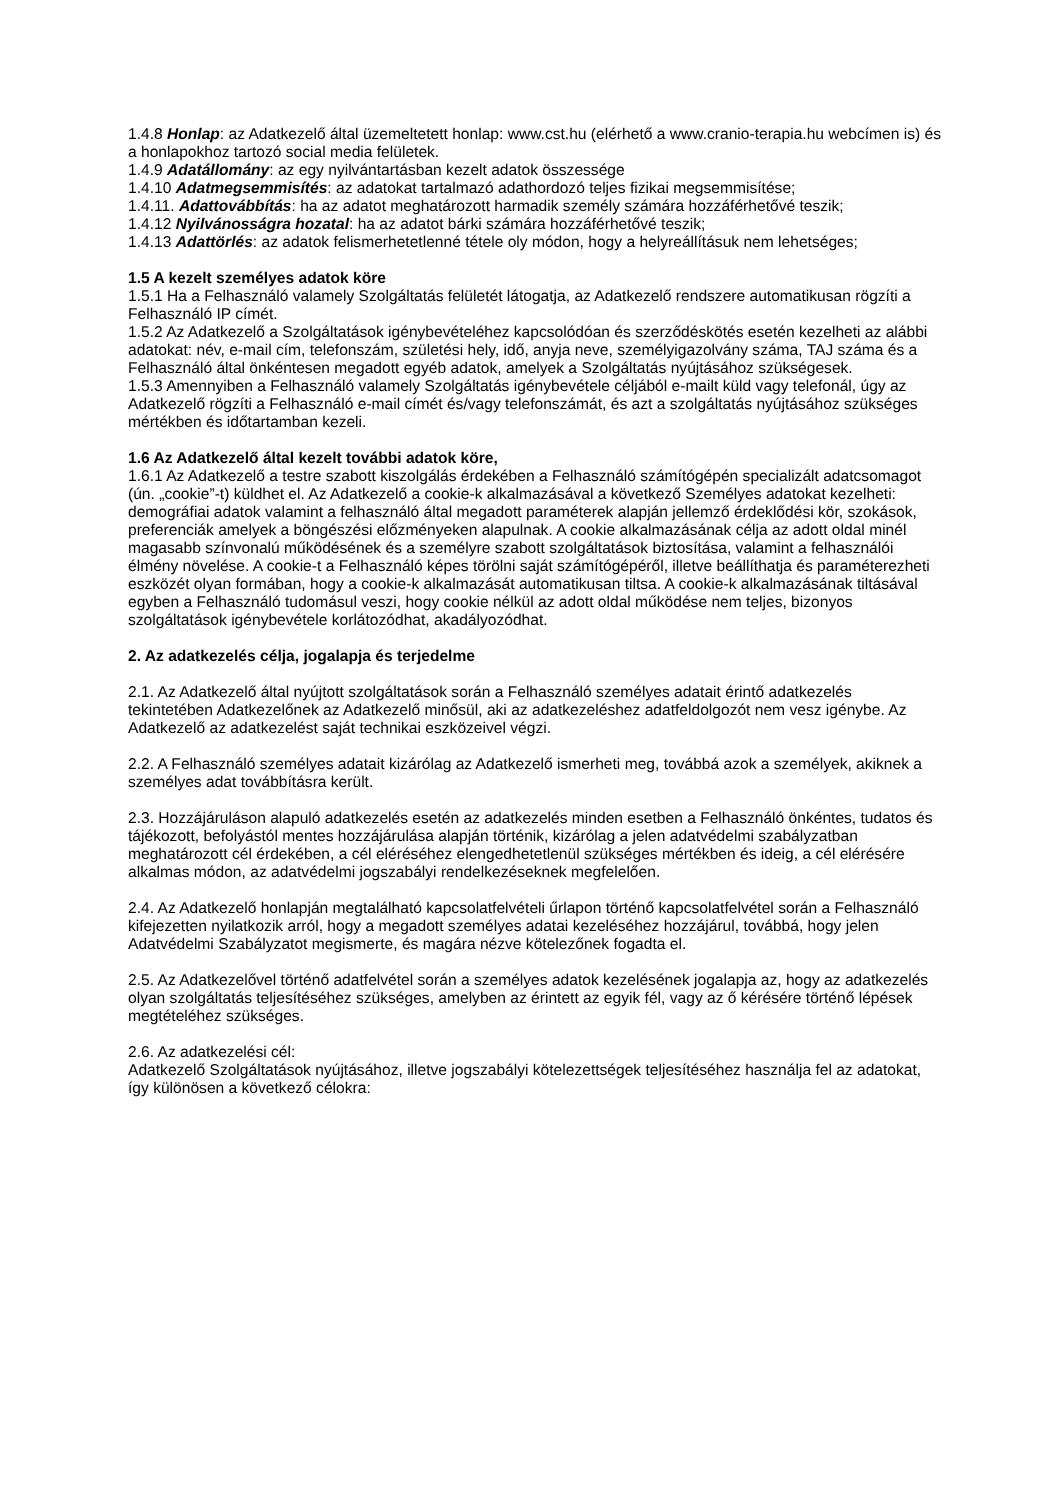1.4.8 Honlap: az Adatkezelő által üzemeltetett honlap: www.cst.hu (elérhető a www.cranio-terapia.hu webcímen is) és a honlapokhoz tartozó social media felületek.
1.4.9 Adatállomány: az egy nyilvántartásban kezelt adatok összessége
1.4.10 Adatmegsemmisítés: az adatokat tartalmazó adathordozó teljes fizikai megsemmisítése;
1.4.11. Adattovábbítás: ha az adatot meghatározott harmadik személy számára hozzáférhetővé teszik;
1.4.12 Nyilvánosságra hozatal: ha az adatot bárki számára hozzáférhetővé teszik;
1.4.13 Adattörlés: az adatok felismerhetetlenné tétele oly módon, hogy a helyreállításuk nem lehetséges;
1.5 A kezelt személyes adatok köre
1.5.1 Ha a Felhasználó valamely Szolgáltatás felületét látogatja, az Adatkezelő rendszere automatikusan rögzíti a Felhasználó IP címét.
1.5.2 Az Adatkezelő a Szolgáltatások igénybevételéhez kapcsolódóan és szerződéskötés esetén kezelheti az alábbi adatokat: név, e-mail cím, telefonszám, születési hely, idő, anyja neve, személyigazolvány száma, TAJ száma és a Felhasználó által önkéntesen megadott egyéb adatok, amelyek a Szolgáltatás nyújtásához szükségesek.
1.5.3 Amennyiben a Felhasználó valamely Szolgáltatás igénybevétele céljából e-mailt küld vagy telefonál, úgy az Adatkezelő rögzíti a Felhasználó e-mail címét és/vagy telefonszámát, és azt a szolgáltatás nyújtásához szükséges mértékben és időtartamban kezeli.
1.6 Az Adatkezelő által kezelt további adatok köre,
1.6.1 Az Adatkezelő a testre szabott kiszolgálás érdekében a Felhasználó számítógépén specializált adatcsomagot (ún. „cookie”-t) küldhet el. Az Adatkezelő a cookie-k alkalmazásával a következő Személyes adatokat kezelheti: demográfiai adatok valamint a felhasználó által megadott paraméterek alapján jellemző érdeklődési kör, szokások, preferenciák amelyek a böngészési előzményeken alapulnak. A cookie alkalmazásának célja az adott oldal minél magasabb színvonalú működésének és a személyre szabott szolgáltatások biztosítása, valamint a felhasználói élmény növelése. A cookie-t a Felhasználó képes törölni saját számítógépéről, illetve beállíthatja és paraméterezheti eszközét olyan formában, hogy a cookie-k alkalmazását automatikusan tiltsa. A cookie-k alkalmazásának tiltásával egyben a Felhasználó tudomásul veszi, hogy cookie nélkül az adott oldal működése nem teljes, bizonyos szolgáltatások igénybevétele korlátozódhat, akadályozódhat.
2. Az adatkezelés célja, jogalapja és terjedelme
2.1. Az Adatkezelő által nyújtott szolgáltatások során a Felhasználó személyes adatait érintő adatkezelés tekintetében Adatkezelőnek az Adatkezelő minősül, aki az adatkezeléshez adatfeldolgozót nem vesz igénybe. Az Adatkezelő az adatkezelést saját technikai eszközeivel végzi.
2.2. A Felhasználó személyes adatait kizárólag az Adatkezelő ismerheti meg, továbbá azok a személyek, akiknek a személyes adat továbbításra került.
2.3. Hozzájáruláson alapuló adatkezelés esetén az adatkezelés minden esetben a Felhasználó önkéntes, tudatos és tájékozott, befolyástól mentes hozzájárulása alapján történik, kizárólag a jelen adatvédelmi szabályzatban meghatározott cél érdekében, a cél eléréséhez elengedhetetlenül szükséges mértékben és ideig, a cél elérésére alkalmas módon, az adatvédelmi jogszabályi rendelkezéseknek megfelelően.
2.4. Az Adatkezelő honlapján megtalálható kapcsolatfelvételi űrlapon történő kapcsolatfelvétel során a Felhasználó kifejezetten nyilatkozik arról, hogy a megadott személyes adatai kezeléséhez hozzájárul, továbbá, hogy jelen Adatvédelmi Szabályzatot megismerte, és magára nézve kötelezőnek fogadta el.
2.5. Az Adatkezelővel történő adatfelvétel során a személyes adatok kezelésének jogalapja az, hogy az adatkezelés olyan szolgáltatás teljesítéséhez szükséges, amelyben az érintett az egyik fél, vagy az ő kérésére történő lépések megtételéhez szükséges.
2.6. Az adatkezelési cél:
Adatkezelő Szolgáltatások nyújtásához, illetve jogszabályi kötelezettségek teljesítéséhez használja fel az adatokat, így különösen a következő célokra: